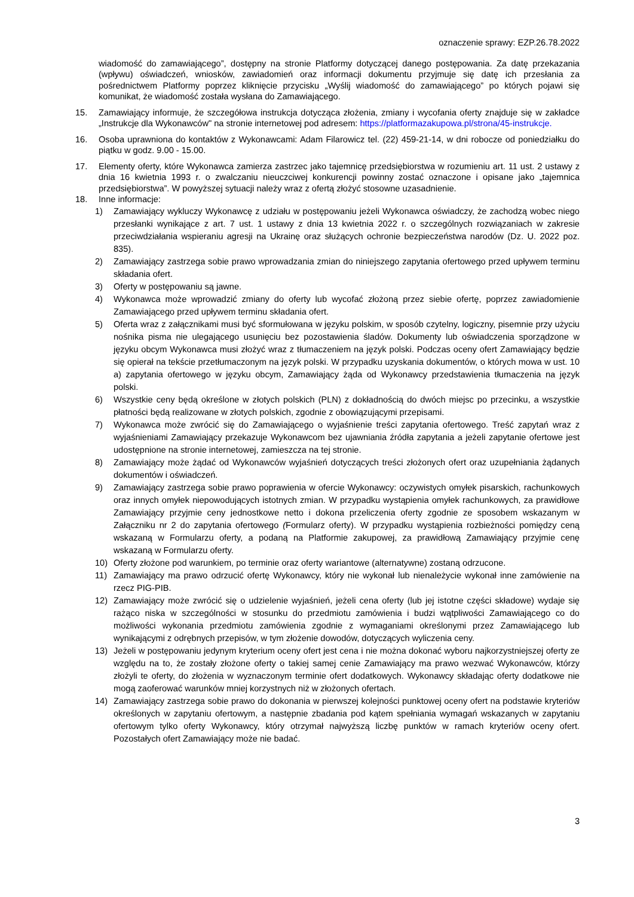oznaczenie sprawy: EZP.26.78.2022
wiadomość do zamawiającego”, dostępny na stronie Platformy dotyczącej danego postępowania. Za datę przekazania (wpływu) oświadczeń, wniosków, zawiadomień oraz informacji dokumentu przyjmuje się datę ich przesłania za pośrednictwem Platformy poprzez kliknięcie przycisku „Wyślij wiadomość do zamawiającego” po których pojawi się komunikat, że wiadomość została wysłana do Zamawiającego.
15. Zamawiający informuje, że szczegółowa instrukcja dotycząca złożenia, zmiany i wycofania oferty znajduje się w zakładce „Instrukcje dla Wykonawców" na stronie internetowej pod adresem: https://platformazakupowa.pl/strona/45-instrukcje.
16. Osoba uprawniona do kontaktów z Wykonawcami: Adam Filarowicz tel. (22) 459-21-14, w dni robocze od poniedziałku do piątku w godz. 9.00 - 15.00.
17. Elementy oferty, które Wykonawca zamierza zastrzec jako tajemnicę przedsiębiorstwa w rozumieniu art. 11 ust. 2 ustawy z dnia 16 kwietnia 1993 r. o zwalczaniu nieuczciwej konkurencji powinny zostać oznaczone i opisane jako „tajemnica przedsiębiorstwa”. W powyższej sytuacji należy wraz z ofertą złożyć stosowne uzasadnienie.
18. Inne informacje:
1) Zamawiający wykluczy Wykonawcę z udziału w postępowaniu jeżeli Wykonawca oświadczy, że zachodzą wobec niego przesłanki wynikające z art. 7 ust. 1 ustawy z dnia 13 kwietnia 2022 r. o szczególnych rozwiązaniach w zakresie przeciwdziałania wspieraniu agresji na Ukrainę oraz służących ochronie bezpieczeństwa narodów (Dz. U. 2022 poz. 835).
2) Zamawiający zastrzega sobie prawo wprowadzania zmian do niniejszego zapytania ofertowego przed upływem terminu składania ofert.
3) Oferty w postępowaniu są jawne.
4) Wykonawca może wprowadzić zmiany do oferty lub wycofać złożoną przez siebie ofertę, poprzez zawiadomienie Zamawiającego przed upływem terminu składania ofert.
5) Oferta wraz z załącznikami musi być sformułowana w języku polskim, w sposób czytelny, logiczny, pisemnie przy użyciu nośnika pisma nie ulegającego usunięciu bez pozostawienia śladów. Dokumenty lub oświadczenia sporządzone w języku obcym Wykonawca musi złożyć wraz z tłumaczeniem na język polski. Podczas oceny ofert Zamawiający będzie się opierał na tekście przetłumaczonym na język polski. W przypadku uzyskania dokumentów, o których mowa w ust. 10 a) zapytania ofertowego w języku obcym, Zamawiający żąda od Wykonawcy przedstawienia tłumaczenia na język polski.
6) Wszystkie ceny będą określone w złotych polskich (PLN) z dokładnością do dwóch miejsc po przecinku, a wszystkie płatności będą realizowane w złotych polskich, zgodnie z obowiązującymi przepisami.
7) Wykonawca może zwrócić się do Zamawiającego o wyjaśnienie treści zapytania ofertowego. Treść zapytań wraz z wyjaśnieniami Zamawiający przekazuje Wykonawcom bez ujawniania źródła zapytania a jeżeli zapytanie ofertowe jest udostępnione na stronie internetowej, zamieszcza na tej stronie.
8) Zamawiający może żądać od Wykonawców wyjaśnień dotyczących treści złożonych ofert oraz uzupełniania żądanych dokumentów i oświadczeń.
9) Zamawiający zastrzega sobie prawo poprawienia w ofercie Wykonawcy: oczywistych omyłek pisarskich, rachunkowych oraz innych omyłek niepowodujących istotnych zmian. W przypadku wystąpienia omyłek rachunkowych, za prawidłowe Zamawiający przyjmie ceny jednostkowe netto i dokona przeliczenia oferty zgodnie ze sposobem wskazanym w Załączniku nr 2 do zapytania ofertowego (Formularz oferty). W przypadku wystąpienia rozbieżności pomiędzy ceną wskazaną w Formularzu oferty, a podaną na Platformie zakupowej, za prawidłową Zamawiający przyjmie cenę wskazaną w Formularzu oferty.
10) Oferty złożone pod warunkiem, po terminie oraz oferty wariantowe (alternatywne) zostaną odrzucone.
11) Zamawiający ma prawo odrzucić ofertę Wykonawcy, który nie wykonał lub nienależycie wykonał inne zamówienie na rzecz PIG-PIB.
12) Zamawiający może zwrócić się o udzielenie wyjaśnień, jeżeli cena oferty (lub jej istotne części składowe) wydaje się rażąco niska w szczególności w stosunku do przedmiotu zamówienia i budzi wątpliwości Zamawiającego co do możliwości wykonania przedmiotu zamówienia zgodnie z wymaganiami określonymi przez Zamawiającego lub wynikającymi z odrębnych przepisów, w tym złożenie dowodów, dotyczących wyliczenia ceny.
13) Jeżeli w postępowaniu jedynym kryterium oceny ofert jest cena i nie można dokonać wyboru najkorzystniejszej oferty ze względu na to, że zostały złożone oferty o takiej samej cenie Zamawiający ma prawo wezwać Wykonawców, którzy złożyli te oferty, do złożenia w wyznaczonym terminie ofert dodatkowych. Wykonawcy składając oferty dodatkowe nie mogą zaoferować warunków mniej korzystnych niż w złożonych ofertach.
14) Zamawiający zastrzega sobie prawo do dokonania w pierwszej kolejności punktowej oceny ofert na podstawie kryteriów określonych w zapytaniu ofertowym, a następnie zbadania pod kątem spełniania wymagań wskazanych w zapytaniu ofertowym tylko oferty Wykonawcy, który otrzymał najwyższą liczbę punktów w ramach kryteriów oceny ofert. Pozostałych ofert Zamawiający może nie badać.
3